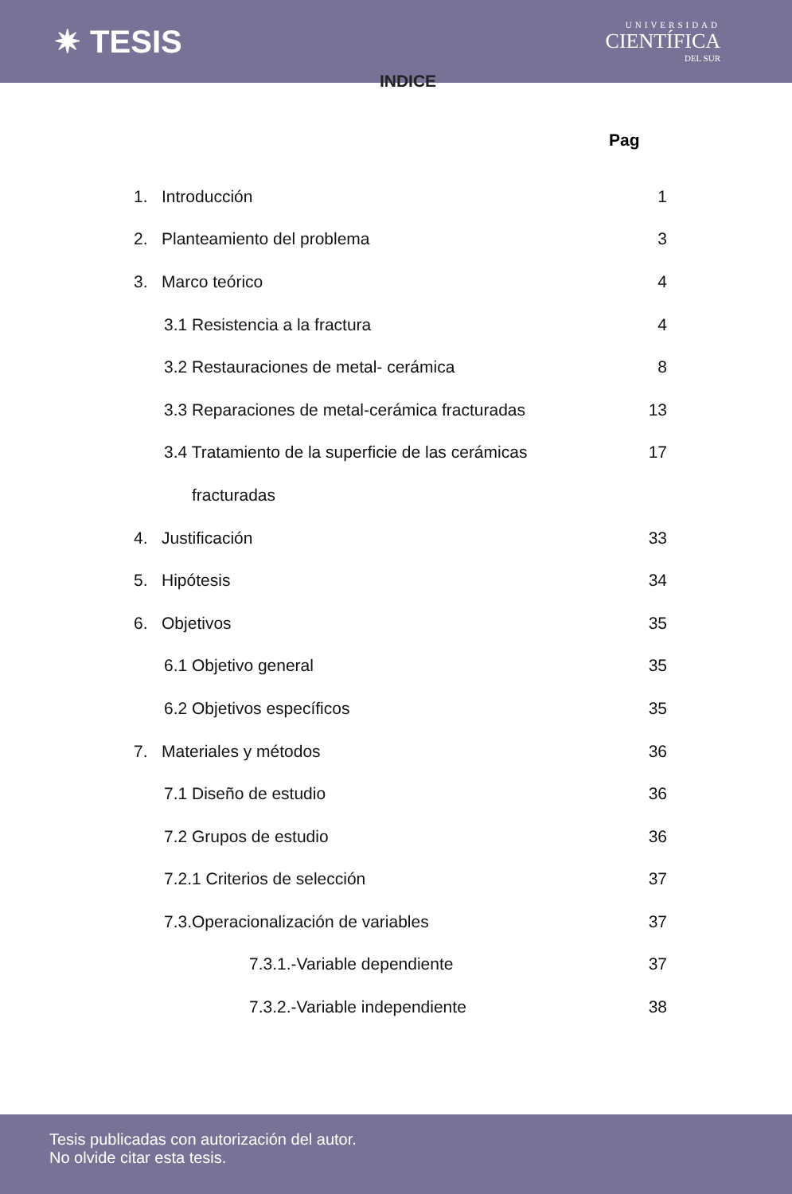✷ TESIS
UNIVERSIDAD
CIENTÍFICA
DEL SUR
INDICE
Pag
| 1. Introducción | 1 |
| 2. Planteamiento del problema | 3 |
| 3. Marco teórico | 4 |
| 3.1 Resistencia a la fractura | 4 |
| 3.2 Restauraciones de metal- cerámica | 8 |
| 3.3 Reparaciones de metal-cerámica fracturadas | 13 |
| 3.4 Tratamiento de la superficie de las cerámicas | 17 |
| fracturadas | |
| 4. Justificación | 33 |
| 5. Hipótesis | 34 |
| 6. Objetivos | 35 |
| 6.1 Objetivo general | 35 |
| 6.2 Objetivos específicos | 35 |
| 7. Materiales y métodos | 36 |
| 7.1 Diseño de estudio | 36 |
| 7.2 Grupos de estudio | 36 |
| 7.2.1 Criterios de selección | 37 |
| 7.3.Operacionalización de variables | 37 |
| 7.3.1.-Variable dependiente | 37 |
| 7.3.2.-Variable independiente | 38 |
Tesis publicadas con autorización del autor.
No olvide citar esta tesis.